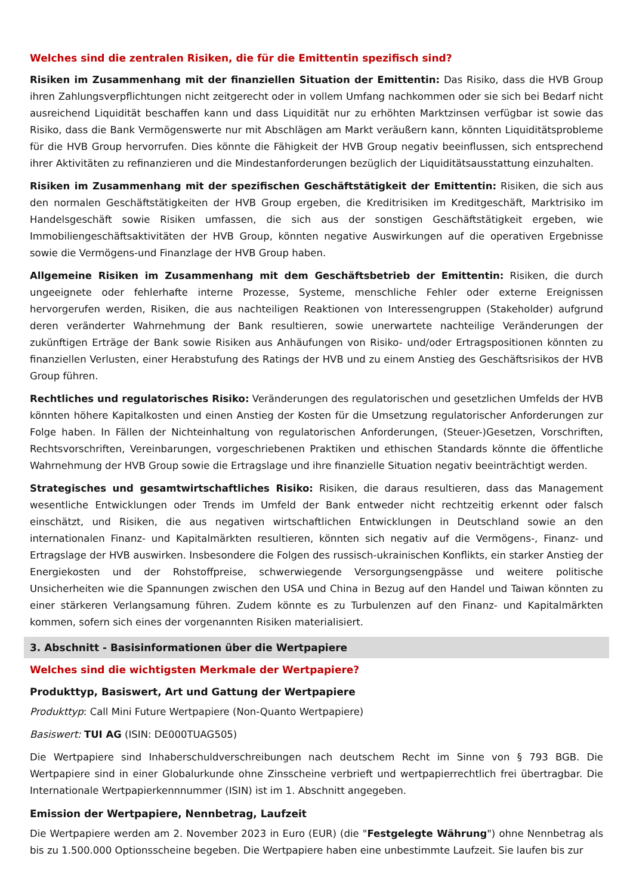Welches sind die zentralen Risiken, die für die Emittentin spezifisch sind?
Risiken im Zusammenhang mit der finanziellen Situation der Emittentin: Das Risiko, dass die HVB Group ihren Zahlungsverpflichtungen nicht zeitgerecht oder in vollem Umfang nachkommen oder sie sich bei Bedarf nicht ausreichend Liquidität beschaffen kann und dass Liquidität nur zu erhöhten Marktzinsen verfügbar ist sowie das Risiko, dass die Bank Vermögenswerte nur mit Abschlägen am Markt veräußern kann, könnten Liquiditätsprobleme für die HVB Group hervorrufen. Dies könnte die Fähigkeit der HVB Group negativ beeinflussen, sich entsprechend ihrer Aktivitäten zu refinanzieren und die Mindestanforderungen bezüglich der Liquiditätsausstattung einzuhalten.
Risiken im Zusammenhang mit der spezifischen Geschäftstätigkeit der Emittentin: Risiken, die sich aus den normalen Geschäftstätigkeiten der HVB Group ergeben, die Kreditrisiken im Kreditgeschäft, Marktrisiko im Handelsgeschäft sowie Risiken umfassen, die sich aus der sonstigen Geschäftstätigkeit ergeben, wie Immobiliengeschäftsaktivitäten der HVB Group, könnten negative Auswirkungen auf die operativen Ergebnisse sowie die Vermögens-und Finanzlage der HVB Group haben.
Allgemeine Risiken im Zusammenhang mit dem Geschäftsbetrieb der Emittentin: Risiken, die durch ungeeignete oder fehlerhafte interne Prozesse, Systeme, menschliche Fehler oder externe Ereignissen hervorgerufen werden, Risiken, die aus nachteiligen Reaktionen von Interessengruppen (Stakeholder) aufgrund deren veränderter Wahrnehmung der Bank resultieren, sowie unerwartete nachteilige Veränderungen der zukünftigen Erträge der Bank sowie Risiken aus Anhäufungen von Risiko- und/oder Ertragspositionen könnten zu finanziellen Verlusten, einer Herabstufung des Ratings der HVB und zu einem Anstieg des Geschäftsrisikos der HVB Group führen.
Rechtliches und regulatorisches Risiko: Veränderungen des regulatorischen und gesetzlichen Umfelds der HVB könnten höhere Kapitalkosten und einen Anstieg der Kosten für die Umsetzung regulatorischer Anforderungen zur Folge haben. In Fällen der Nichteinhaltung von regulatorischen Anforderungen, (Steuer-)Gesetzen, Vorschriften, Rechtsvorschriften, Vereinbarungen, vorgeschriebenen Praktiken und ethischen Standards könnte die öffentliche Wahrnehmung der HVB Group sowie die Ertragslage und ihre finanzielle Situation negativ beeinträchtigt werden.
Strategisches und gesamtwirtschaftliches Risiko: Risiken, die daraus resultieren, dass das Management wesentliche Entwicklungen oder Trends im Umfeld der Bank entweder nicht rechtzeitig erkennt oder falsch einschätzt, und Risiken, die aus negativen wirtschaftlichen Entwicklungen in Deutschland sowie an den internationalen Finanz- und Kapitalmärkten resultieren, könnten sich negativ auf die Vermögens-, Finanz- und Ertragslage der HVB auswirken. Insbesondere die Folgen des russisch-ukrainischen Konflikts, ein starker Anstieg der Energiekosten und der Rohstoffpreise, schwerwiegende Versorgungsengpässe und weitere politische Unsicherheiten wie die Spannungen zwischen den USA und China in Bezug auf den Handel und Taiwan könnten zu einer stärkeren Verlangsamung führen. Zudem könnte es zu Turbulenzen auf den Finanz- und Kapitalmärkten kommen, sofern sich eines der vorgenannten Risiken materialisiert.
3. Abschnitt - Basisinformationen über die Wertpapiere
Welches sind die wichtigsten Merkmale der Wertpapiere?
Produkttyp, Basiswert, Art und Gattung der Wertpapiere
Produkttyp: Call Mini Future Wertpapiere (Non-Quanto Wertpapiere)
Basiswert: TUI AG (ISIN: DE000TUAG505)
Die Wertpapiere sind Inhaberschuldverschreibungen nach deutschem Recht im Sinne von § 793 BGB. Die Wertpapiere sind in einer Globalurkunde ohne Zinsscheine verbrieft und wertpapierrechtlich frei übertragbar. Die Internationale Wertpapierkennnummer (ISIN) ist im 1. Abschnitt angegeben.
Emission der Wertpapiere, Nennbetrag, Laufzeit
Die Wertpapiere werden am 2. November 2023 in Euro (EUR) (die "Festgelegte Währung") ohne Nennbetrag als bis zu 1.500.000 Optionsscheine begeben. Die Wertpapiere haben eine unbestimmte Laufzeit. Sie laufen bis zur